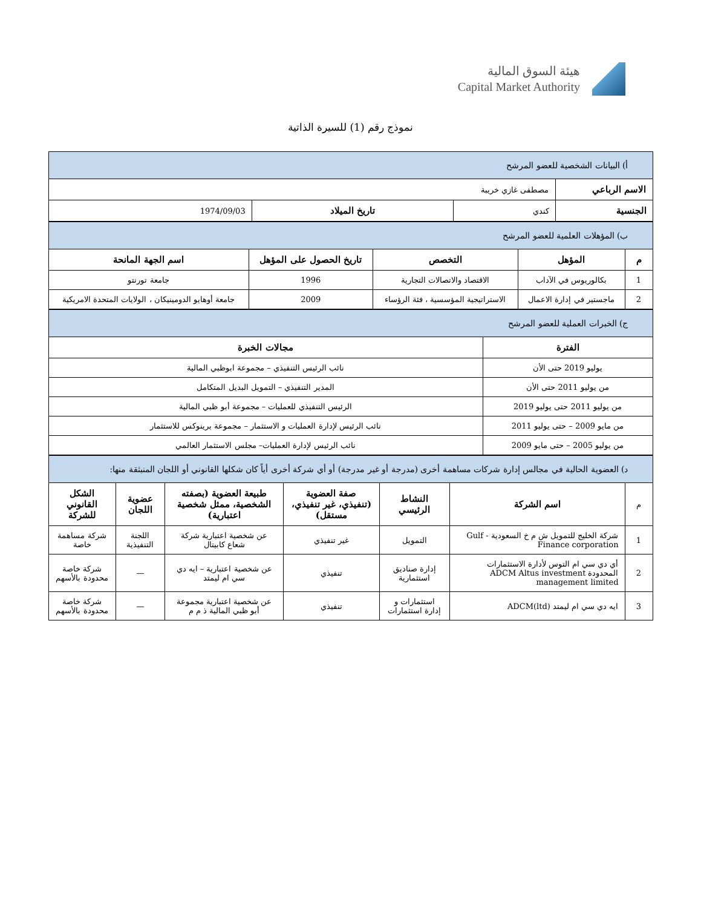هيئة السوق المالية
Capital Market Authority
نموذج رقم (1) للسيرة الذاتية
| أ) البيانات الشخصية للعضو المرشح | | | |
| الاسم الرباعي | مصطفى غازي خريبة | | |
| الجنسية | كندي | تاريخ الميلاد | 1974/09/03 |
| ب) المؤهلات العلمية للعضو المرشح | | | | |
| م | المؤهل | التخصص | تاريخ الحصول على المؤهل | اسم الجهة المانحة |
| 1 | بكالوريوس في الآداب | الاقتصاد والاتصالات التجارية | 1996 | جامعة تورنتو |
| 2 | ماجستير في إدارة الاعمال | الاستراتيجية المؤسسية ، فئة الرؤساء | 2009 | جامعة أوهايو الدومينيكان ، الولايات المتحدة الامريكية |
| ج) الخبرات العملية للعضو المرشح | |
| الفترة | مجالات الخبرة |
| يوليو 2019 حتى الأن | نائب الرئيس التنفيذي – مجموعة ابوظبي المالية |
| من يوليو 2011 حتى الأن | المدير التنفيذي – التمويل البديل المتكامل |
| من يوليو 2011 حتى يوليو 2019 | الرئيس التنفيذي للعمليات – مجموعة أبو ظبي المالية |
| من مايو 2009 – حتى يوليو 2011 | نائب الرئيس لإدارة العمليات و الاستثمار – مجموعة برينوكس للاستثمار |
| من يوليو 2005 – حتى مايو 2009 | نائب الرئيس لإدارة العمليات– مجلس الاستثمار العالمي |
| د) العضوية الحالية في مجالس إدارة شركات مساهمة أخرى (مدرجة أو غير مدرجة) أو أي شركة أخرى أياً كان شكلها القانوني أو اللجان المنبثقة منها: | | | | | | |
| م | اسم الشركة | النشاط الرئيسي | صفة العضوية (تنفيذي، غير تنفيذي، مستقل) | طبيعة العضوية (بصفته الشخصية، ممثل شخصية اعتبارية) | عضوية اللجان | الشكل القانوني للشركة |
| 1 | شركة الخليج للتمويل ش م خ السعودية - Gulf Finance corporation | التمويل | غير تنفيذي | عن شخصية اعتبارية شركة شعاع كابيتال | اللجنة التنفيذية | شركة مساهمة خاصة |
| 2 | أي دي سي ام التوس لأدارة الاستثمارات المحدودة ADCM Altus investment management limited | إدارة صناديق استثمارية | تنفيذي | عن شخصية اعتبارية – ايه دي سي ام ليمتد | — | شركة خاصة محدودة بالأسهم |
| 3 | ايه دي سي ام ليمتد ADCM(ltd) | استثمارات و إدارة استثمارات | تنفيذي | عن شخصية اعتبارية مجموعة أبو ظبي المالية ذ م م | — | شركة خاصة محدودة بالأسهم |